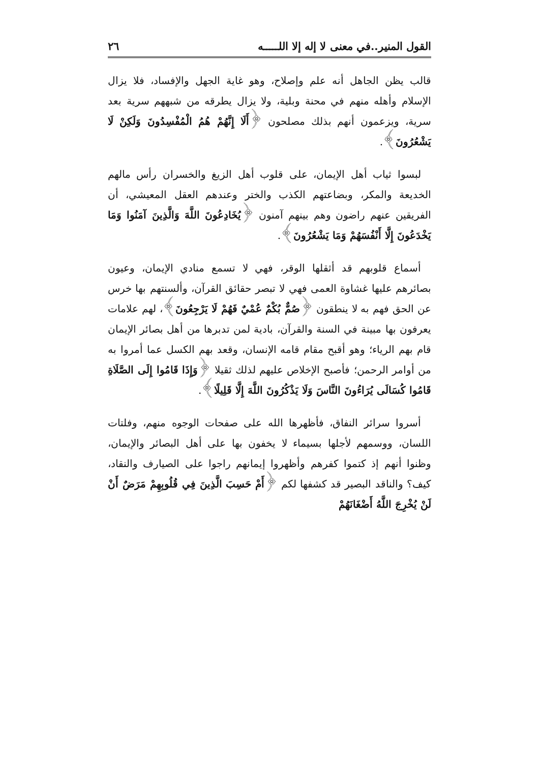القول المنير..في معنى لا إله إلا اللـــــه ٢٦
قالب يظن الجاهل أنه علم وإصلاح، وهو غاية الجهل والإفساد، فلا يزال الإسلام وأهله منهم في محنة وبلية، ولا يزال يطرقه من شبههم سرية بعد سرية، ويزعمون أنهم بذلك مصلحون ﴿أَلَا إِنَّهُمْ هُمُ الْمُفْسِدُونَ وَلَكِنْ لَا يَشْعُرُونَ﴾.
لبسوا ثياب أهل الإيمان، على قلوب أهل الزيغ والخسران رأس مالهم الخديعة والمكر، وبضاعتهم الكذب والختر وعندهم العقل المعيشي، أن الفريقين عنهم راضون وهم بينهم آمنون ﴿يُخَادِعُونَ اللَّهَ وَالَّذِينَ آمَنُوا وَمَا يَخْدَعُونَ إِلَّا أَنْفُسَهُمْ وَمَا يَشْعُرُونَ﴾.
أسماع قلوبهم قد أثقلها الوقر، فهي لا تسمع منادي الإيمان، وعيون بصائرهم عليها غشاوة العمى فهي لا تبصر حقائق القرآن، وألسنتهم بها خرس عن الحق فهم به لا ينطقون ﴿صُمٌّ بُكْمٌ عُمْيٌ فَهُمْ لَا يَرْجِعُونَ﴾، لهم علامات يعرفون بها مبينة في السنة والقرآن، بادية لمن تدبرها من أهل بصائر الإيمان قام بهم الرياء؛ وهو أقبح مقام قامه الإنسان، وقعد بهم الكسل عما أمروا به من أوامر الرحمن؛ فأصبح الإخلاص عليهم لذلك ثقيلا ﴿وَإِذَا قَامُوا إِلَى الصَّلَاةِ قَامُوا كُسَالَى يُرَاءُونَ النَّاسَ وَلَا يَذْكُرُونَ اللَّهَ إِلَّا قَلِيلًا﴾.
أسروا سرائر النفاق، فأظهرها الله على صفحات الوجوه منهم، وفلتات اللسان، ووسمهم لأجلها بسيماء لا يخفون بها على أهل البصائر والإيمان، وظنوا أنهم إذ كتموا كفرهم وأظهروا إيمانهم راجوا على الصيارف والنقاد، كيف؟ والناقد البصير قد كشفها لكم ﴿أَمْ حَسِبَ الَّذِينَ فِي قُلُوبِهِمْ مَرَضٌ أَنْ لَنْ يُخْرِجَ اللَّهُ أَضْغَانَهُمْ